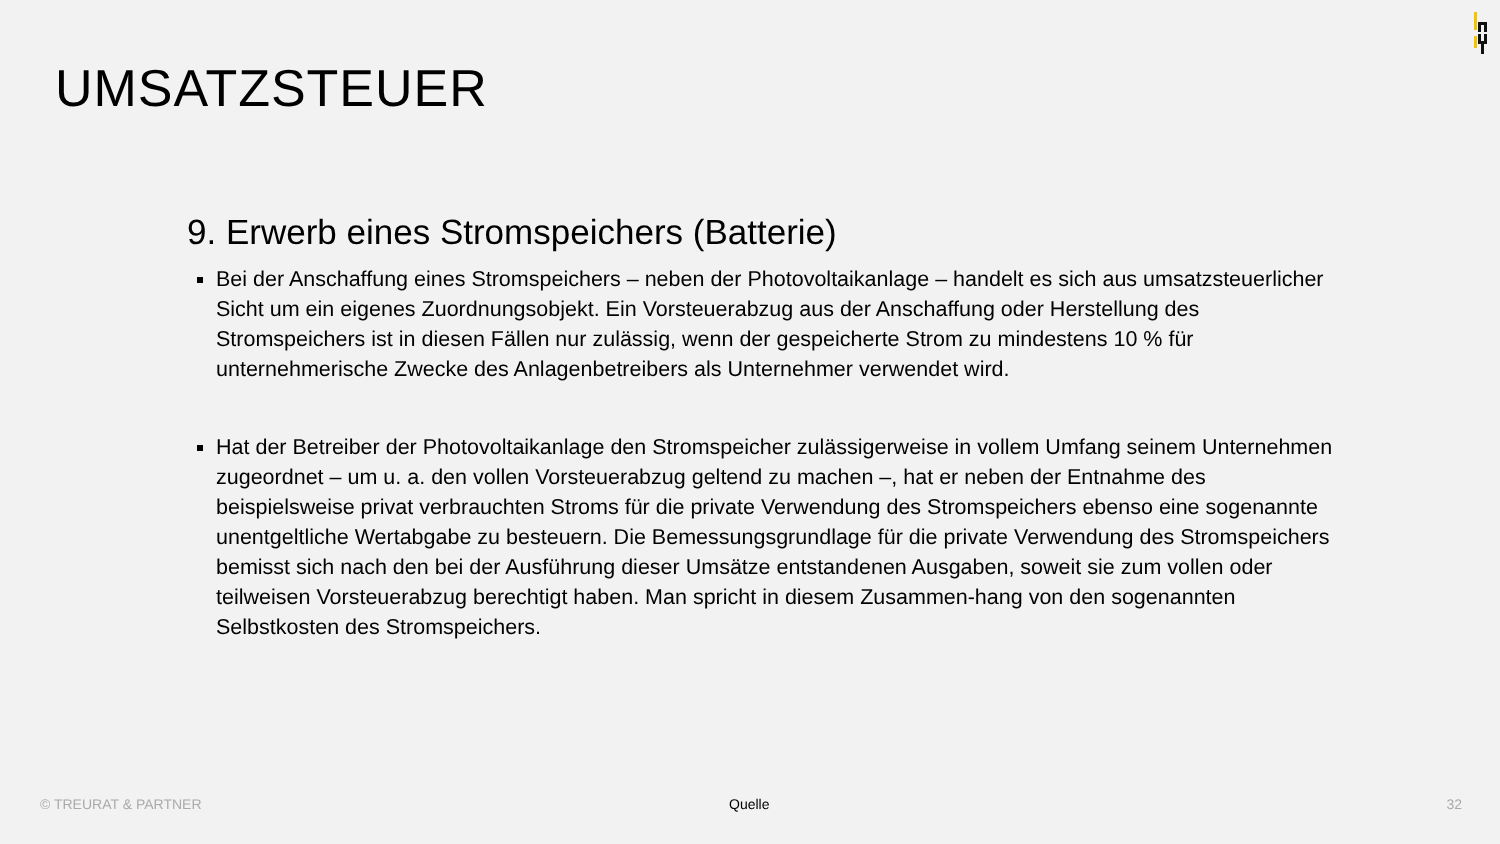UMSATZSTEUER
9. Erwerb eines Stromspeichers (Batterie)
Bei der Anschaffung eines Stromspeichers – neben der Photovoltaikanlage – handelt es sich aus umsatzsteuerlicher Sicht um ein eigenes Zuordnungsobjekt. Ein Vorsteuerabzug aus der Anschaffung oder Herstellung des Stromspeichers ist in diesen Fällen nur zulässig, wenn der gespeicherte Strom zu mindestens 10 % für unternehmerische Zwecke des Anlagenbetreibers als Unternehmer verwendet wird.
Hat der Betreiber der Photovoltaikanlage den Stromspeicher zulässigerweise in vollem Umfang seinem Unternehmen zugeordnet – um u. a. den vollen Vorsteuerabzug geltend zu machen –, hat er neben der Entnahme des beispielsweise privat verbrauchten Stroms für die private Verwendung des Stromspeichers ebenso eine sogenannte unentgeltliche Wertabgabe zu besteuern. Die Bemessungsgrundlage für die private Verwendung des Stromspeichers bemisst sich nach den bei der Ausführung dieser Umsätze entstandenen Ausgaben, soweit sie zum vollen oder teilweisen Vorsteuerabzug berechtigt haben. Man spricht in diesem Zusammen-hang von den sogenannten Selbstkosten des Stromspeichers.
© TREURAT & PARTNER Quelle 32